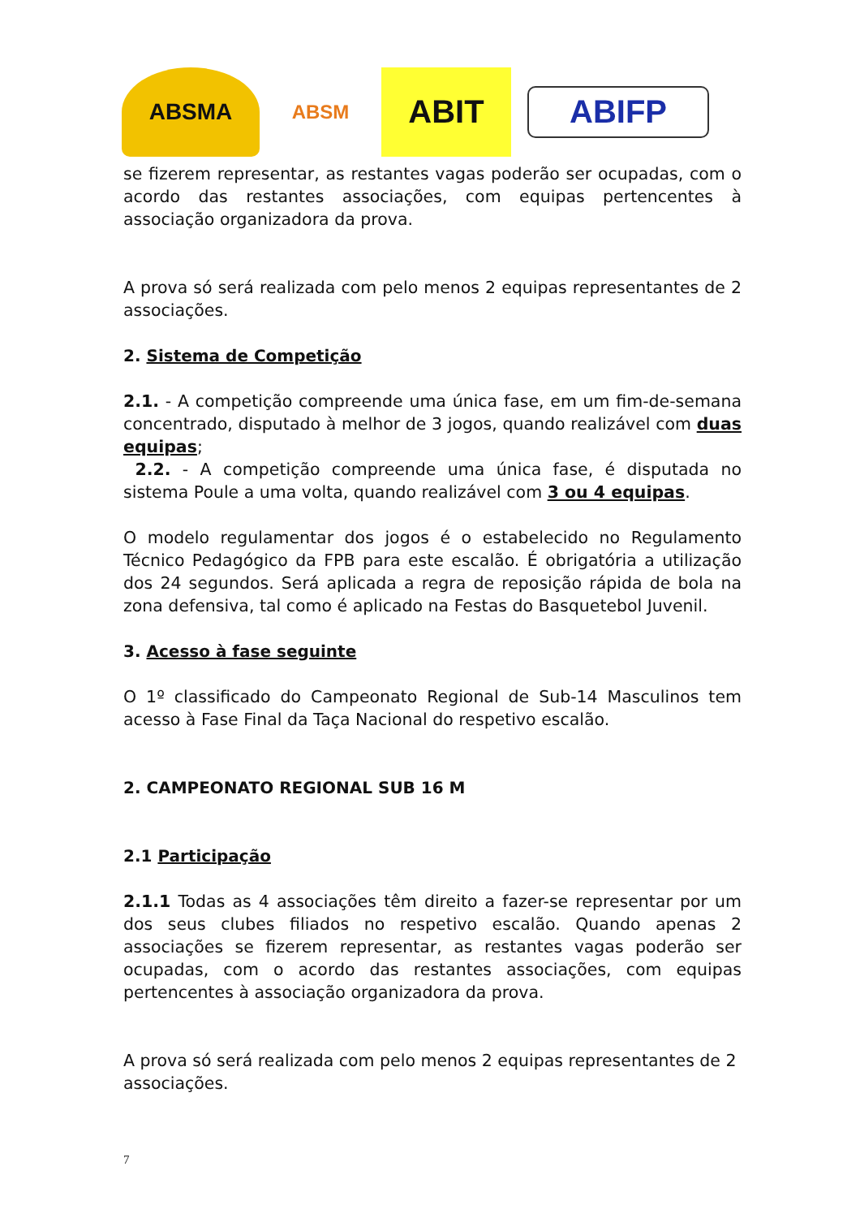ABSMA
ABSM
ABIT
ABIFP
se fizerem representar, as restantes vagas poderão ser ocupadas, com o acordo das restantes associações, com equipas pertencentes à associação organizadora da prova.
A prova só será realizada com pelo menos 2 equipas representantes de 2 associações.
2. Sistema de Competição
2.1. - A competição compreende uma única fase, em um fim-de-semana concentrado, disputado à melhor de 3 jogos, quando realizável com duas equipas;
2.2. - A competição compreende uma única fase, é disputada no sistema Poule a uma volta, quando realizável com 3 ou 4 equipas.
O modelo regulamentar dos jogos é o estabelecido no Regulamento Técnico Pedagógico da FPB para este escalão. É obrigatória a utilização dos 24 segundos. Será aplicada a regra de reposição rápida de bola na zona defensiva, tal como é aplicado na Festas do Basquetebol Juvenil.
3. Acesso à fase seguinte
O 1º classificado do Campeonato Regional de Sub-14 Masculinos tem acesso à Fase Final da Taça Nacional do respetivo escalão.
2. CAMPEONATO REGIONAL SUB 16 M
2.1 Participação
2.1.1 Todas as 4 associações têm direito a fazer-se representar por um dos seus clubes filiados no respetivo escalão. Quando apenas 2 associações se fizerem representar, as restantes vagas poderão ser ocupadas, com o acordo das restantes associações, com equipas pertencentes à associação organizadora da prova.
A prova só será realizada com pelo menos 2 equipas representantes de 2 associações.
7